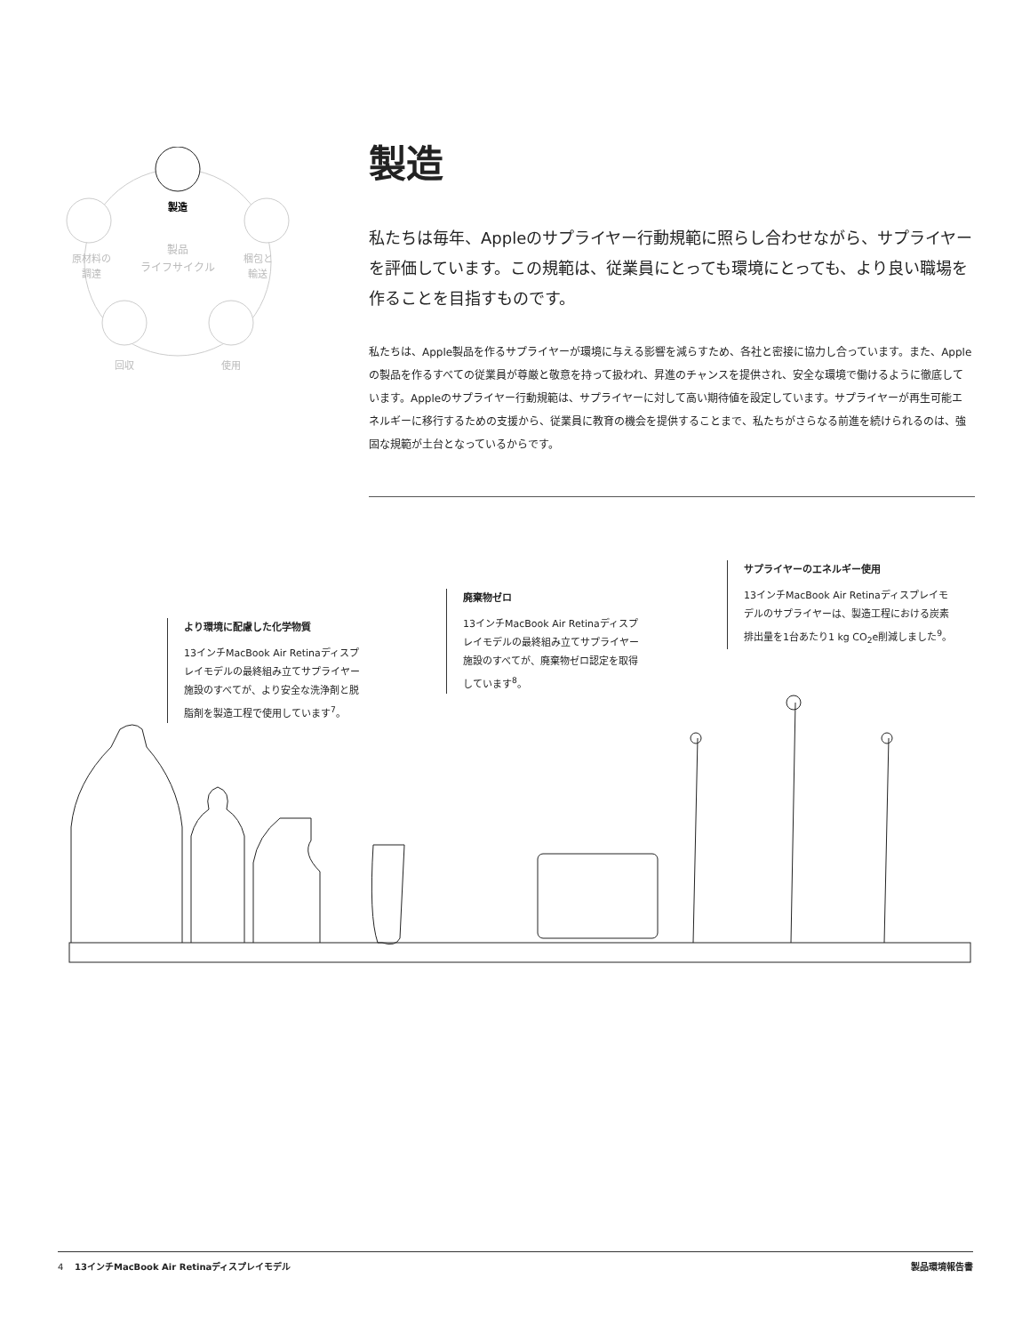製造
製品
ライフサイクル
原材料の
調達
梱包と
輸送
回収
使用
製造
私たちは毎年、Appleのサプライヤー行動規範に照らし合わせながら、サプライヤーを評価しています。この規範は、従業員にとっても環境にとっても、より良い職場を作ることを目指すものです。
私たちは、Apple製品を作るサプライヤーが環境に与える影響を減らすため、各社と密接に協力し合っています。また、Appleの製品を作るすべての従業員が尊厳と敬意を持って扱われ、昇進のチャンスを提供され、安全な環境で働けるように徹底しています。Appleのサプライヤー行動規範は、サプライヤーに対して高い期待値を設定しています。サプライヤーが再生可能エネルギーに移行するための支援から、従業員に教育の機会を提供することまで、私たちがさらなる前進を続けられるのは、強固な規範が土台となっているからです。
より環境に配慮した化学物質
13インチMacBook Air Retinaディスプレイモデルの最終組み立てサプライヤー施設のすべてが、より安全な洗浄剤と脱脂剤を製造工程で使用しています<sup>7</sup>。
廃棄物ゼロ
13インチMacBook Air Retinaディスプレイモデルの最終組み立てサプライヤー施設のすべてが、廃棄物ゼロ認定を取得しています<sup>8</sup>。
サプライヤーのエネルギー使用
13インチMacBook Air Retinaディスプレイモデルのサプライヤーは、製造工程における炭素排出量を1台あたり1 kg CO<sub>2</sub>e削減しました<sup>9</sup>。
4 13インチMacBook Air Retinaディスプレイモデル 製品環境報告書